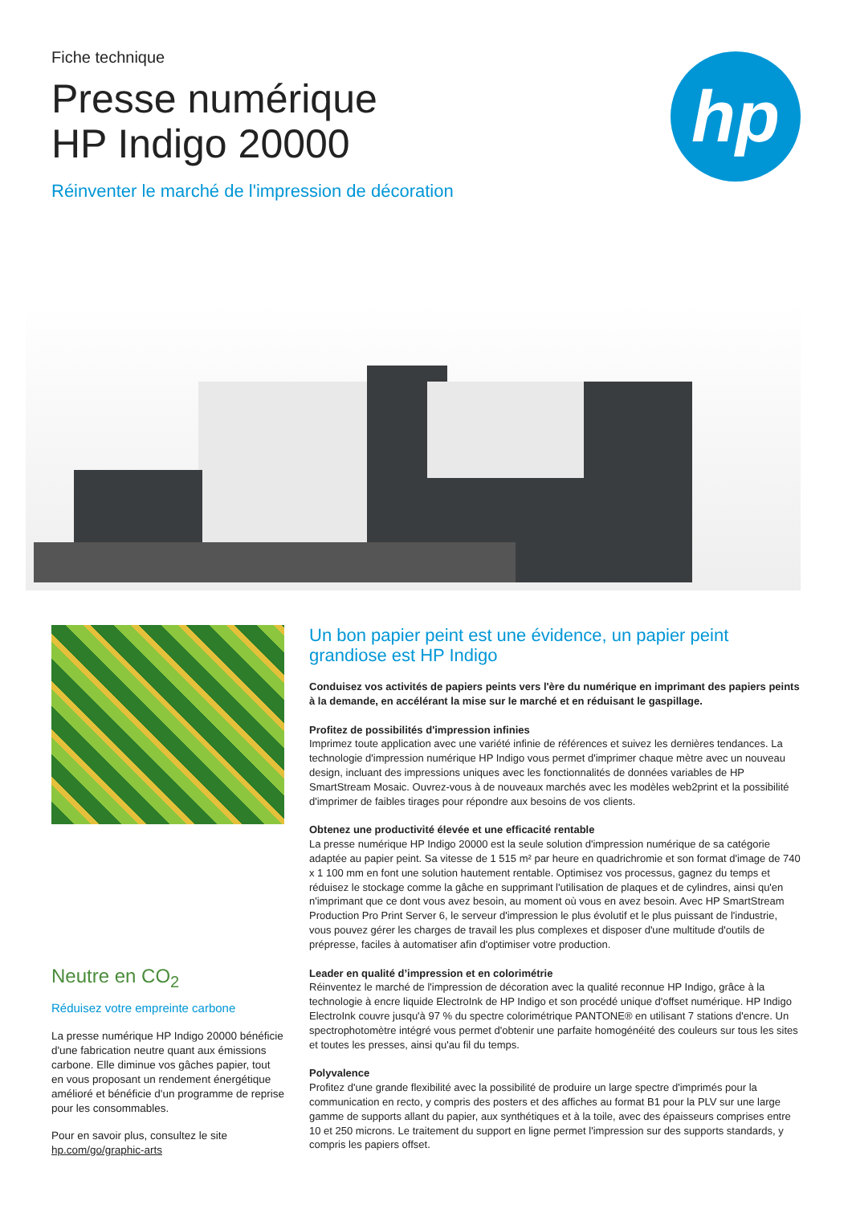Fiche technique
Presse numérique
HP Indigo 20000
Réinventer le marché de l'impression de décoration
hp
Neutre en CO<sub>2</sub>
Réduisez votre empreinte carbone
La presse numérique HP Indigo 20000 bénéficie d'une fabrication neutre quant aux émissions carbone. Elle diminue vos gâches papier, tout en vous proposant un rendement énergétique amélioré et bénéficie d'un programme de reprise pour les consommables.
Pour en savoir plus, consultez le site hp.com/go/graphic-arts
Un bon papier peint est une évidence, un papier peint grandiose est HP Indigo
Conduisez vos activités de papiers peints vers l'ère du numérique en imprimant des papiers peints à la demande, en accélérant la mise sur le marché et en réduisant le gaspillage.
Profitez de possibilités d'impression infinies
Imprimez toute application avec une variété infinie de références et suivez les dernières tendances. La technologie d'impression numérique HP Indigo vous permet d'imprimer chaque mètre avec un nouveau design, incluant des impressions uniques avec les fonctionnalités de données variables de HP SmartStream Mosaic. Ouvrez-vous à de nouveaux marchés avec les modèles web2print et la possibilité d'imprimer de faibles tirages pour répondre aux besoins de vos clients.
Obtenez une productivité élevée et une efficacité rentable
La presse numérique HP Indigo 20000 est la seule solution d'impression numérique de sa catégorie adaptée au papier peint. Sa vitesse de 1 515 m² par heure en quadrichromie et son format d'image de 740 x 1 100 mm en font une solution hautement rentable. Optimisez vos processus, gagnez du temps et réduisez le stockage comme la gâche en supprimant l'utilisation de plaques et de cylindres, ainsi qu'en n'imprimant que ce dont vous avez besoin, au moment où vous en avez besoin. Avec HP SmartStream Production Pro Print Server 6, le serveur d'impression le plus évolutif et le plus puissant de l'industrie, vous pouvez gérer les charges de travail les plus complexes et disposer d'une multitude d'outils de prépresse, faciles à automatiser afin d'optimiser votre production.
Leader en qualité d’impression et en colorimétrie
Réinventez le marché de l'impression de décoration avec la qualité reconnue HP Indigo, grâce à la technologie à encre liquide ElectroInk de HP Indigo et son procédé unique d'offset numérique. HP Indigo ElectroInk couvre jusqu'à 97 % du spectre colorimétrique PANTONE® en utilisant 7 stations d'encre. Un spectrophotomètre intégré vous permet d'obtenir une parfaite homogénéité des couleurs sur tous les sites et toutes les presses, ainsi qu'au fil du temps.
Polyvalence
Profitez d'une grande flexibilité avec la possibilité de produire un large spectre d'imprimés pour la communication en recto, y compris des posters et des affiches au format B1 pour la PLV sur une large gamme de supports allant du papier, aux synthétiques et à la toile, avec des épaisseurs comprises entre 10 et 250 microns. Le traitement du support en ligne permet l'impression sur des supports standards, y compris les papiers offset.